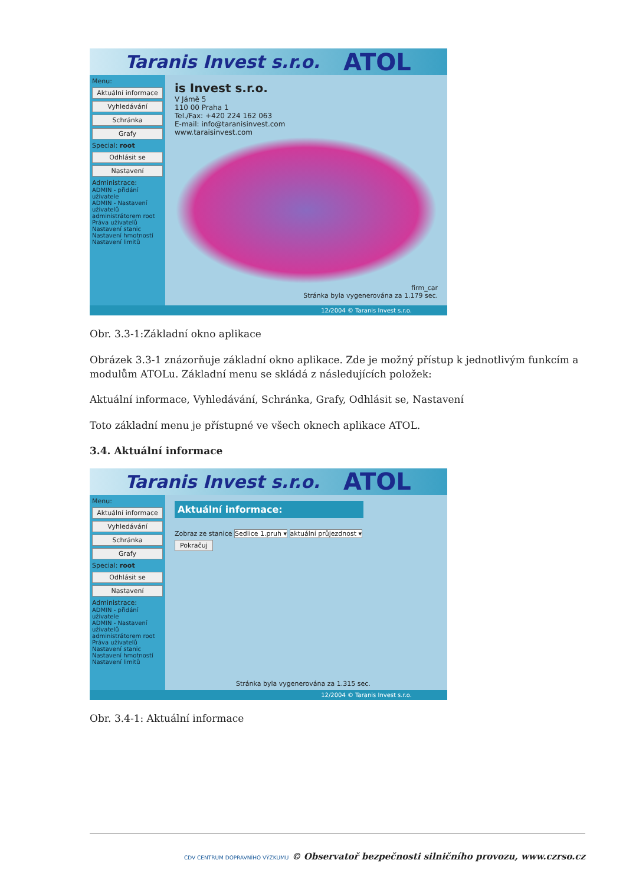Taranis Invest s.r.o. ATOL
Menu:
Aktuální informace
Vyhledávání
Schránka
Grafy
Special: root
Odhlásit se
Nastavení
Administrace:
ADMIN - přidání uživatele
ADMIN - Nastavení uživatelů administrátorem root
Práva uživatelů
Nastavení stanic
Nastavení hmotností
Nastavení limitů
is Invest s.r.o.
V Jámě 5
110 00 Praha 1
Tel./Fax: +420 224 162 063
E-mail: info@taranisinvest.com
www.taraisinvest.com
firm_car
Stránka byla vygenerována za 1.179 sec.
12/2004 © Taranis Invest s.r.o.
Obr. 3.3-1:Základní okno aplikace
Obrázek 3.3-1 znázorňuje základní okno aplikace. Zde je možný přístup k jednotlivým funkcím a modulům ATOLu. Základní menu se skládá z následujících položek:
Aktuální informace, Vyhledávání, Schránka, Grafy, Odhlásit se, Nastavení
Toto základní menu je přístupné ve všech oknech aplikace ATOL.
3.4. Aktuální informace
Taranis Invest s.r.o. ATOL
Menu:
Aktuální informace
Vyhledávání
Schránka
Grafy
Special: root
Odhlásit se
Nastavení
Administrace:
ADMIN - přidání uživatele
ADMIN - Nastavení uživatelů administrátorem root
Práva uživatelů
Nastavení stanic
Nastavení hmotností
Nastavení limitů
Aktuální informace:
Zobraz ze stanice Sedlice 1.pruh ▾ aktuální průjezdnost ▾
Pokračuj
Stránka byla vygenerována za 1.315 sec.
12/2004 © Taranis Invest s.r.o.
Obr. 3.4-1: Aktuální informace
CDV CENTRUM DOPRAVNÍHO VÝZKUMU © Observatoř bezpečnosti silničního provozu, www.czrso.cz